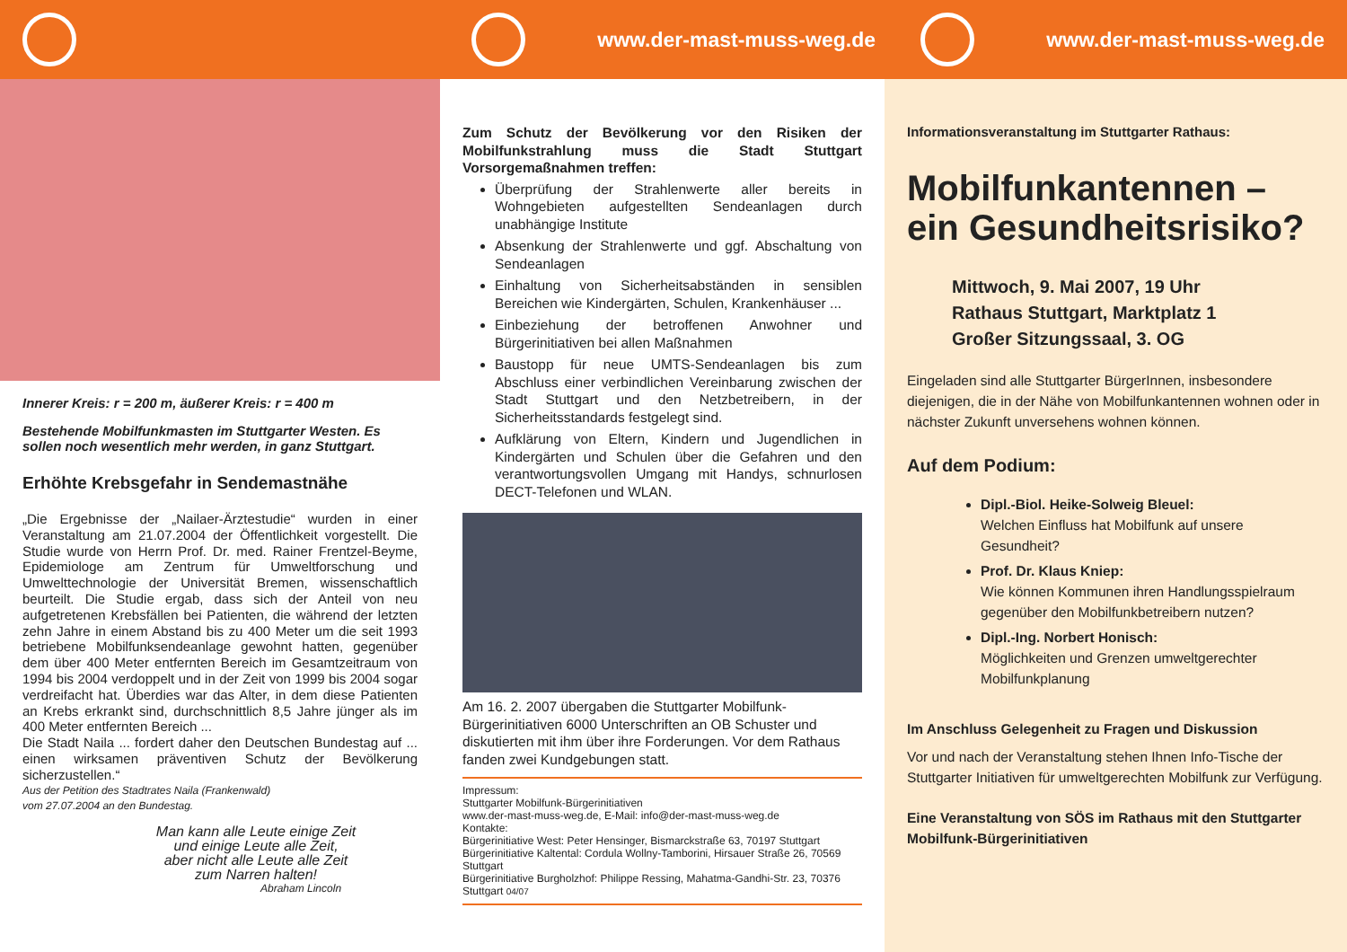www.der-mast-muss-weg.de www.der-mast-muss-weg.de
Innerer Kreis: r = 200 m, äußerer Kreis: r = 400 m
Bestehende Mobilfunkmasten im Stuttgarter Westen. Es sollen noch wesentlich mehr werden, in ganz Stuttgart.
Erhöhte Krebsgefahr in Sendemastnähe
„Die Ergebnisse der „Nailaer-Ärztestudie“ wurden in einer Veranstaltung am 21.07.2004 der Öffentlichkeit vorgestellt. Die Studie wurde von Herrn Prof. Dr. med. Rainer Frentzel-Beyme, Epidemiologe am Zentrum für Umweltforschung und Umwelttechnologie der Universität Bremen, wissenschaftlich beurteilt. Die Studie ergab, dass sich der Anteil von neu aufgetretenen Krebsfällen bei Patienten, die während der letzten zehn Jahre in einem Abstand bis zu 400 Meter um die seit 1993 betriebene Mobilfunksendeanlage gewohnt hatten, gegenüber dem über 400 Meter entfernten Bereich im Gesamtzeitraum von 1994 bis 2004 verdoppelt und in der Zeit von 1999 bis 2004 sogar verdreifacht hat. Überdies war das Alter, in dem diese Patienten an Krebs erkrankt sind, durchschnittlich 8,5 Jahre jünger als im 400 Meter entfernten Bereich ...
Die Stadt Naila ... fordert daher den Deutschen Bundestag auf ... einen wirksamen präventiven Schutz der Bevölkerung sicherzustellen.“
Aus der Petition des Stadtrates Naila (Frankenwald)
vom 27.07.2004 an den Bundestag.
Man kann alle Leute einige Zeit
und einige Leute alle Zeit,
aber nicht alle Leute alle Zeit
zum Narren halten!
Abraham Lincoln
Zum Schutz der Bevölkerung vor den Risiken der Mobilfunkstrahlung muss die Stadt Stuttgart Vorsorgemaßnahmen treffen:
Überprüfung der Strahlenwerte aller bereits in Wohngebieten aufgestellten Sendeanlagen durch unabhängige Institute
Absenkung der Strahlenwerte und ggf. Abschaltung von Sendeanlagen
Einhaltung von Sicherheitsabständen in sensiblen Bereichen wie Kindergärten, Schulen, Krankenhäuser ...
Einbeziehung der betroffenen Anwohner und Bürgerinitiativen bei allen Maßnahmen
Baustopp für neue UMTS-Sendeanlagen bis zum Abschluss einer verbindlichen Vereinbarung zwischen der Stadt Stuttgart und den Netzbetreibern, in der Sicherheitsstandards festgelegt sind.
Aufklärung von Eltern, Kindern und Jugendlichen in Kindergärten und Schulen über die Gefahren und den verantwortungsvollen Umgang mit Handys, schnurlosen DECT-Telefonen und WLAN.
Am 16. 2. 2007 übergaben die Stuttgarter Mobilfunk-Bürgerinitiativen 6000 Unterschriften an OB Schuster und diskutierten mit ihm über ihre Forderungen. Vor dem Rathaus fanden zwei Kundgebungen statt.
Impressum:
Stuttgarter Mobilfunk-Bürgerinitiativen
www.der-mast-muss-weg.de, E-Mail: info@der-mast-muss-weg.de
Kontakte:
Bürgerinitiative West: Peter Hensinger, Bismarckstraße 63, 70197 Stuttgart
Bürgerinitiative Kaltental: Cordula Wollny-Tamborini, Hirsauer Straße 26, 70569 Stuttgart
Bürgerinitiative Burgholzhof: Philippe Ressing, Mahatma-Gandhi-Str. 23, 70376 Stuttgart 04/07
Informationsveranstaltung im Stuttgarter Rathaus:
Mobilfunkantennen –
ein Gesundheitsrisiko?
Mittwoch, 9. Mai 2007, 19 Uhr
Rathaus Stuttgart, Marktplatz 1
Großer Sitzungssaal, 3. OG
Eingeladen sind alle Stuttgarter BürgerInnen, insbesondere diejenigen, die in der Nähe von Mobilfunkantennen wohnen oder in nächster Zukunft unversehens wohnen können.
Auf dem Podium:
Dipl.-Biol. Heike-Solweig Bleuel:
Welchen Einfluss hat Mobilfunk auf unsere Gesundheit?
Prof. Dr. Klaus Kniep:
Wie können Kommunen ihren Handlungsspielraum gegenüber den Mobilfunkbetreibern nutzen?
Dipl.-Ing. Norbert Honisch:
Möglichkeiten und Grenzen umweltgerechter Mobilfunkplanung
Im Anschluss Gelegenheit zu Fragen und Diskussion
Vor und nach der Veranstaltung stehen Ihnen Info-Tische der Stuttgarter Initiativen für umweltgerechten Mobilfunk zur Verfügung.
Eine Veranstaltung von SÖS im Rathaus mit den Stuttgarter Mobilfunk-Bürgerinitiativen